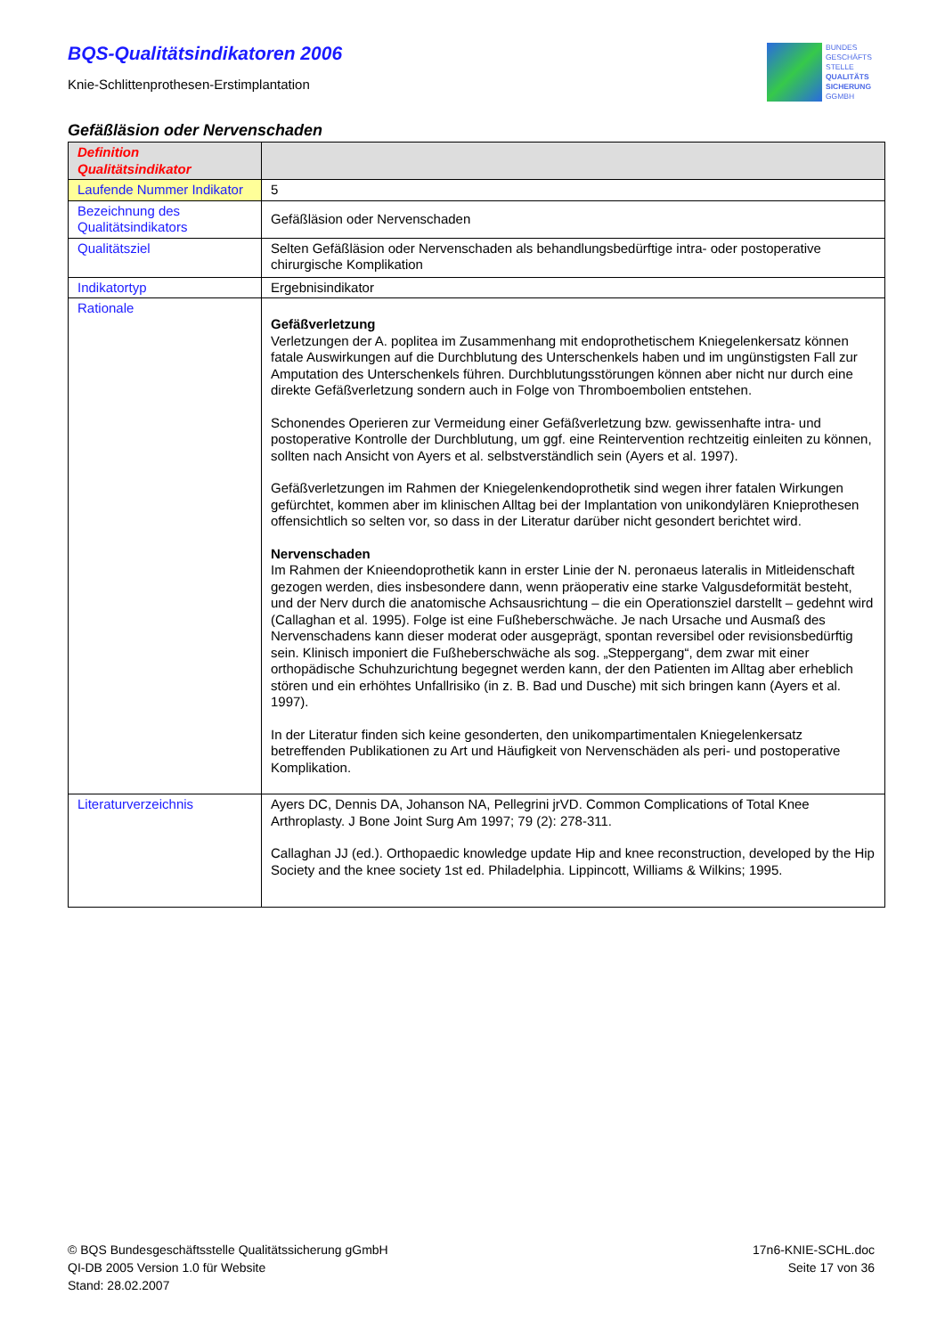BQS-Qualitätsindikatoren 2006
Knie-Schlittenprothesen-Erstimplantation
BUNDES
GESCHÄFTS
STELLE
QUALITÄTS
SICHERUNG
GGMBH
Gefäßläsion oder Nervenschaden
| Definition Qualitätsindikator | |
| --- | --- |
| Laufende Nummer Indikator | 5 |
| Bezeichnung des Qualitätsindikators | Gefäßläsion oder Nervenschaden |
| Qualitätsziel | Selten Gefäßläsion oder Nervenschaden als behandlungsbedürftige intra- oder postoperative chirurgische Komplikation |
| Indikatortyp | Ergebnisindikator |
| Rationale | Gefäßverletzung Verletzungen der A. poplitea im Zusammenhang mit endoprothetischem Kniegelenkersatz können fatale Auswirkungen auf die Durchblutung des Unterschenkels haben und im ungünstigsten Fall zur Amputation des Unterschenkels führen. Durchblutungsstörungen können aber nicht nur durch eine direkte Gefäßverletzung sondern auch in Folge von Thromboembolien entstehen. Schonendes Operieren zur Vermeidung einer Gefäßverletzung bzw. gewissenhafte intra- und postoperative Kontrolle der Durchblutung, um ggf. eine Reintervention rechtzeitig einleiten zu können, sollten nach Ansicht von Ayers et al. selbstverständlich sein (Ayers et al. 1997). Gefäßverletzungen im Rahmen der Kniegelenkendoprothetik sind wegen ihrer fatalen Wirkungen gefürchtet, kommen aber im klinischen Alltag bei der Implantation von unikondylären Knieprothesen offensichtlich so selten vor, so dass in der Literatur darüber nicht gesondert berichtet wird. Nervenschaden Im Rahmen der Knieendoprothetik kann in erster Linie der N. peronaeus lateralis in Mitleidenschaft gezogen werden, dies insbesondere dann, wenn präoperativ eine starke Valgusdeformität besteht, und der Nerv durch die anatomische Achsausrichtung – die ein Operationsziel darstellt – gedehnt wird (Callaghan et al. 1995). Folge ist eine Fußheberschwäche. Je nach Ursache und Ausmaß des Nervenschadens kann dieser moderat oder ausgeprägt, spontan reversibel oder revisionsbedürftig sein. Klinisch imponiert die Fußheberschwäche als sog. „Steppergang“, dem zwar mit einer orthopädische Schuhzurichtung begegnet werden kann, der den Patienten im Alltag aber erheblich stören und ein erhöhtes Unfallrisiko (in z. B. Bad und Dusche) mit sich bringen kann (Ayers et al. 1997). In der Literatur finden sich keine gesonderten, den unikompartimentalen Kniegelenkersatz betreffenden Publikationen zu Art und Häufigkeit von Nervenschäden als peri- und postoperative Komplikation. |
| Literaturverzeichnis | Ayers DC, Dennis DA, Johanson NA, Pellegrini jrVD. Common Complications of Total Knee Arthroplasty. J Bone Joint Surg Am 1997; 79 (2): 278-311. Callaghan JJ (ed.). Orthopaedic knowledge update Hip and knee reconstruction, developed by the Hip Society and the knee society 1st ed. Philadelphia. Lippincott, Williams & Wilkins; 1995. |
© BQS Bundesgeschäftsstelle Qualitätssicherung gGmbH
QI-DB 2005 Version 1.0 für Website
Stand: 28.02.2007
17n6-KNIE-SCHL.doc
Seite 17 von 36